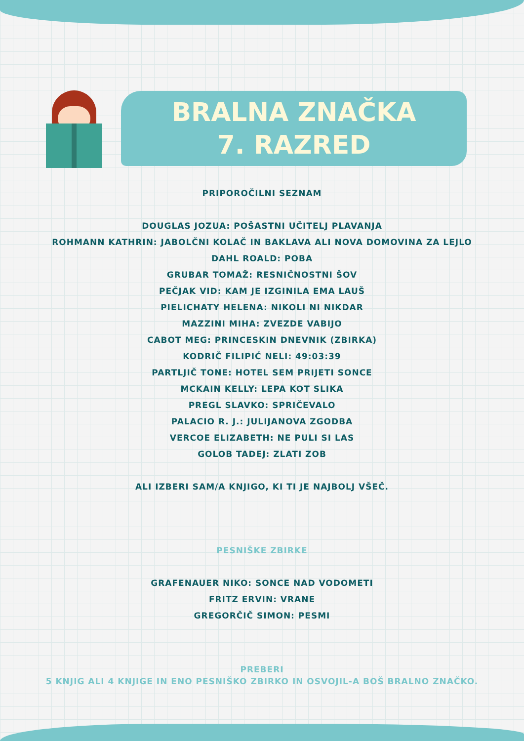BRALNA ZNAČKA
7. RAZRED
PRIPOROČILNI SEZNAM
DOUGLAS JOZUA: POŠASTNI UČITELJ PLAVANJA
ROHMANN KATHRIN: JABOLČNI KOLAČ IN BAKLAVA ALI NOVA DOMOVINA ZA LEJLO
DAHL ROALD: POBA
GRUBAR TOMAŽ: RESNIČNOSTNI ŠOV
PEČJAK VID: KAM JE IZGINILA EMA LAUŠ
PIELICHATY HELENA: NIKOLI NI NIKDAR
MAZZINI MIHA: ZVEZDE VABIJO
CABOT MEG: PRINCESKIN DNEVNIK (ZBIRKA)
KODRIČ FILIPIĆ NELI: 49:03:39
PARTLJIČ TONE: HOTEL SEM PRIJETI SONCE
MCKAIN KELLY: LEPA KOT SLIKA
PREGL SLAVKO: SPRIČEVALO
PALACIO R. J.: JULIJANOVA ZGODBA
VERCOE ELIZABETH: NE PULI SI LAS
GOLOB TADEJ: ZLATI ZOB
ALI IZBERI SAM/A KNJIGO, KI TI JE NAJBOLJ VŠEČ.
PESNIŠKE ZBIRKE
GRAFENAUER NIKO: SONCE NAD VODOMETI
FRITZ ERVIN: VRANE
GREGORČIČ SIMON: PESMI
PREBERI
5 KNJIG ALI 4 KNJIGE IN ENO PESNIŠKO ZBIRKO IN OSVOJIL-A BOŠ BRALNO ZNAČKO.